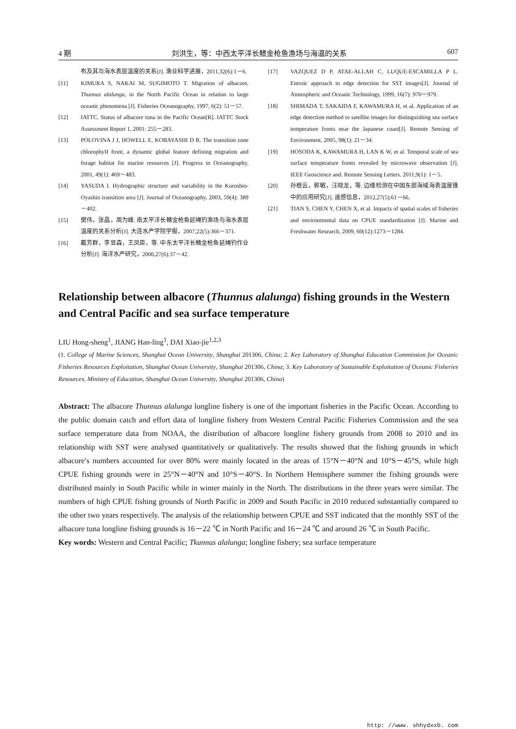4 期 刘洪生，等：中西太平洋长鳍金枪鱼渔场与海温的关系 607
布及其与海水表层温度的关系[J]. 渔业科学进展，2011,32(6):1－6.
[11] KIMURA S, NAKAI M, SUGIMOTO T. Migration of albacore, Thunnus alalunga, in the North Pacific Ocean in relation to large oceanic phenomena [J]. Fisheries Oceanography, 1997, 6(2): 51－57.
[12] IATTC. Status of albacore tuna in the Pacific Ocean[R]. IATTC Stock Assessment Report 1, 2001: 255－283.
[13] POLOVINA J J, HOWELL E, KOBAYASHI D R. The transition zone chlorophyII front, a dynamic global feature defining migration and forage habitat for marine resources [J]. Progress in Oceanography, 2001, 49(1): 469－483.
[14] YASUDA I. Hydrographic structure and variability in the Kuroshio-Oyashio transition area [J]. Journal of Oceanography, 2003, 59(4): 389－402.
[15] 樊伟，张晶，周为峰. 南太平洋长鳍金枪鱼延绳钓渔场与海水表层温度的关系分析[J]. 大连水产学院学报，2007,22(5):366－371.
[16] 戴芳群，李显森，王凤臣，等. 中东太平洋长鳍金枪鱼延绳钓作业分析[J]. 海洋水产研究，2006,27(6):37－42.
[17] VAZQUEZ D P, ATAE-ALLAH C, LUQUE-ESCAMILLA P L. Entroic approach to edge detection for SST images[J]. Journal of Atmospheric and Oceanic Technology, 1999, 16(7): 970－979.
[18] SHIMADA T, SAKAIDA F, KAWAMURA H, et al. Application of an edge detection method to satellite images for distinguishing sea surface temperature fronts near the Japanese coast[J]. Remote Sensing of Environment, 2005, 98(1): 21－34.
[19] HOSODA K, KAWAMURA H, LAN K W, et al. Temporal scale of sea surface temperature fronts revealed by microwave observation [J]. IEEE Geoscience and. Remote Sensing Letters. 2011,9(1): 1－5.
[20] 孙根云，郭敏，汪晓龙，等. 边缘检测在中国东部海域海表温度锋中的应用研究[J]. 遥感信息，2012,27(5):61－66.
[21] TIAN S, CHEN Y, CHEN X, et al. Impacts of spatial scales of fisheries and environmental data on CPUE standardization [J]. Marine and Freshwater Research, 2009, 60(12):1273－1284.
Relationship between albacore (Thunnus alalunga) fishing grounds in the Western and Central Pacific and sea surface temperature
LIU Hong-sheng<sup>1</sup>, JIANG Han-ling<sup>1</sup>, DAI Xiao-jie<sup>1,2,3</sup>
(1. College of Marine Sciences, Shanghai Ocean University, Shanghai 201306, China; 2. Key Laboratory of Shanghai Education Commission for Oceanic Fisheries Resources Exploitation, Shanghai Ocean University, Shanghai 201306, China; 3. Key Laboratory of Sustainable Exploitation of Oceanic Fisheries Resources, Ministry of Education, Shanghai Ocean University, Shanghai 201306, China)
Abstract: The albacore Thunnus alalunga longline fishery is one of the important fisheries in the Pacific Ocean. According to the public domain catch and effort data of longline fishery from Western Central Pacific Fisheries Commission and the sea surface temperature data from NOAA, the distribution of albacore longline fishery grounds from 2008 to 2010 and its relationship with SST were analysed quantitatively or qualitatively. The results showed that the fishing grounds in which albacore′s numbers accounted for over 80% were mainly located in the areas of 15°N－40°N and 10°S－45°S, while high CPUE fishing grounds were in 25°N－40°N and 10°S－40°S. In Northern Hemisphere summer the fishing grounds were distributed mainly in South Pacific while in winter mainly in the North. The distributions in the three years were similar. The numbers of high CPUE fishing grounds of North Pacific in 2009 and South Pacific in 2010 reduced substantially compared to the other two years respectively. The analysis of the relationship between CPUE and SST indicated that the monthly SST of the albacore tuna longline fishing grounds is 16－22 ℃ in North Pacific and 16－24 ℃ and around 26 ℃ in South Pacific.
Key words: Western and Central Pacific; Tkunnus alalunga; longline fishery; sea surface temperature
http: //www. shhydxxb. com